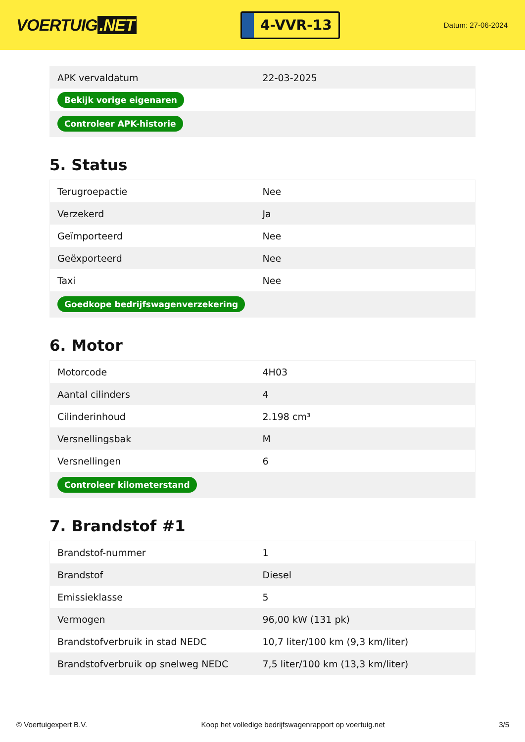VOERTUIG.NET
4-VVR-13
Datum: 27-06-2024
| APK vervaldatum | 22-03-2025 |
| Bekijk vorige eigenaren | |
| Controleer APK-historie | |
5. Status
| Terugroepactie | Nee |
| Verzekerd | Ja |
| Geïmporteerd | Nee |
| Geëxporteerd | Nee |
| Taxi | Nee |
| Goedkope bedrijfswagenverzekering | |
6. Motor
| Motorcode | 4H03 |
| Aantal cilinders | 4 |
| Cilinderinhoud | 2.198 cm³ |
| Versnellingsbak | M |
| Versnellingen | 6 |
| Controleer kilometerstand | |
7. Brandstof #1
| Brandstof-nummer | 1 |
| Brandstof | Diesel |
| Emissieklasse | 5 |
| Vermogen | 96,00 kW (131 pk) |
| Brandstofverbruik in stad NEDC | 10,7 liter/100 km (9,3 km/liter) |
| Brandstofverbruik op snelweg NEDC | 7,5 liter/100 km (13,3 km/liter) |
© Voertuigexpert B.V. Koop het volledige bedrijfswagenrapport op voertuig.net 3/5